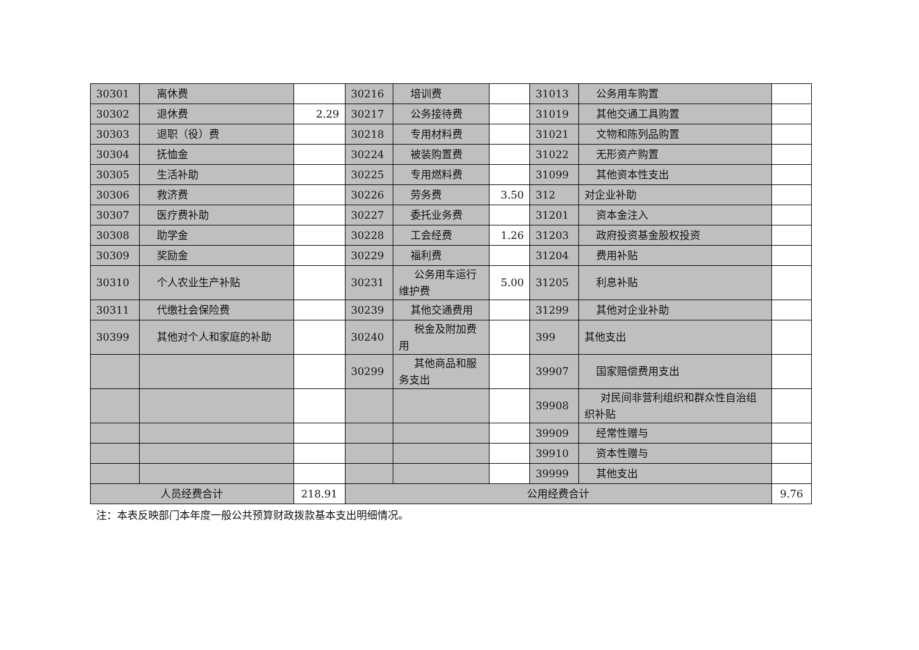| 30301 | 离休费 | | 30216 | 培训费 | | 31013 | 公务用车购置 | |
| 30302 | 退休费 | 2.29 | 30217 | 公务接待费 | | 31019 | 其他交通工具购置 | |
| 30303 | 退职（役）费 | | 30218 | 专用材料费 | | 31021 | 文物和陈列品购置 | |
| 30304 | 抚恤金 | | 30224 | 被装购置费 | | 31022 | 无形资产购置 | |
| 30305 | 生活补助 | | 30225 | 专用燃料费 | | 31099 | 其他资本性支出 | |
| 30306 | 救济费 | | 30226 | 劳务费 | 3.50 | 312 | 对企业补助 | |
| 30307 | 医疗费补助 | | 30227 | 委托业务费 | | 31201 | 资本金注入 | |
| 30308 | 助学金 | | 30228 | 工会经费 | 1.26 | 31203 | 政府投资基金股权投资 | |
| 30309 | 奖励金 | | 30229 | 福利费 | | 31204 | 费用补贴 | |
| 30310 | 个人农业生产补贴 | | 30231 | 公务用车运行维护费 | 5.00 | 31205 | 利息补贴 | |
| 30311 | 代缴社会保险费 | | 30239 | 其他交通费用 | | 31299 | 其他对企业补助 | |
| 30399 | 其他对个人和家庭的补助 | | 30240 | 税金及附加费用 | | 399 | 其他支出 | |
| | | | 30299 | 其他商品和服务支出 | | 39907 | 国家赔偿费用支出 | |
| | | | | | | 39908 | 对民间非营利组织和群众性自治组织补贴 | |
| | | | | | | 39909 | 经常性赠与 | |
| | | | | | | 39910 | 资本性赠与 | |
| | | | | | | 39999 | 其他支出 | |
| 人员经费合计 | | 218.91 | 公用经费合计 | | | | | 9.76 |
注：本表反映部门本年度一般公共预算财政拨款基本支出明细情况。